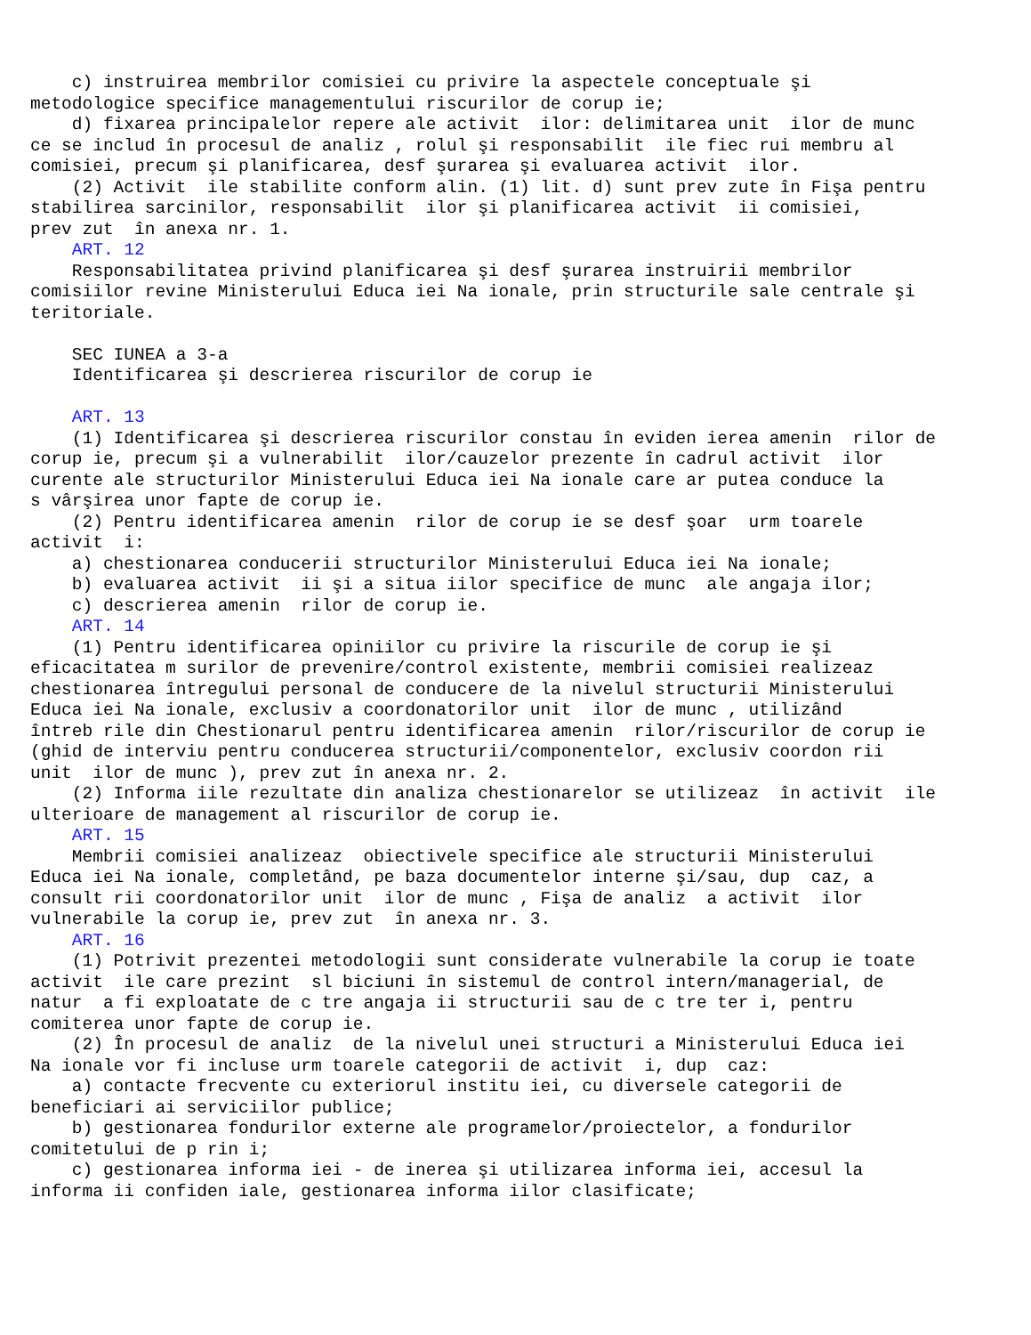c) instruirea membrilor comisiei cu privire la aspectele conceptuale şi
metodologice specifice managementului riscurilor de corup ie;
    d) fixarea principalelor repere ale activit  ilor: delimitarea unit  ilor de munc
ce se includ în procesul de analiz , rolul şi responsabilit  ile fiec rui membru al
comisiei, precum şi planificarea, desf şurarea şi evaluarea activit  ilor.
    (2) Activit  ile stabilite conform alin. (1) lit. d) sunt prev zute în Fişa pentru
stabilirea sarcinilor, responsabilit  ilor şi planificarea activit  ii comisiei,
prev zut  în anexa nr. 1.
    ART. 12
    Responsabilitatea privind planificarea şi desf şurarea instruirii membrilor
comisiilor revine Ministerului Educa iei Na ionale, prin structurile sale centrale şi
teritoriale.

    SEC IUNEA a 3-a
    Identificarea şi descrierea riscurilor de corup ie

    ART. 13
    (1) Identificarea şi descrierea riscurilor constau în eviden ierea amenin  rilor de
corup ie, precum şi a vulnerabilit  ilor/cauzelor prezente în cadrul activit  ilor
curente ale structurilor Ministerului Educa iei Na ionale care ar putea conduce la
s vârşirea unor fapte de corup ie.
    (2) Pentru identificarea amenin  rilor de corup ie se desf şoar  urm toarele
activit  i:
    a) chestionarea conducerii structurilor Ministerului Educa iei Na ionale;
    b) evaluarea activit  ii şi a situa iilor specifice de munc  ale angaja ilor;
    c) descrierea amenin  rilor de corup ie.
    ART. 14
    (1) Pentru identificarea opiniilor cu privire la riscurile de corup ie şi
eficacitatea m surilor de prevenire/control existente, membrii comisiei realizeaz
chestionarea întregului personal de conducere de la nivelul structurii Ministerului
Educa iei Na ionale, exclusiv a coordonatorilor unit  ilor de munc , utilizând
întreb rile din Chestionarul pentru identificarea amenin  rilor/riscurilor de corup ie
(ghid de interviu pentru conducerea structurii/componentelor, exclusiv coordon rii
unit  ilor de munc ), prev zut în anexa nr. 2.
    (2) Informa iile rezultate din analiza chestionarelor se utilizeaz  în activit  ile
ulterioare de management al riscurilor de corup ie.
    ART. 15
    Membrii comisiei analizeaz  obiectivele specifice ale structurii Ministerului
Educa iei Na ionale, completând, pe baza documentelor interne şi/sau, dup  caz, a
consult rii coordonatorilor unit  ilor de munc , Fişa de analiz  a activit  ilor
vulnerabile la corup ie, prev zut  în anexa nr. 3.
    ART. 16
    (1) Potrivit prezentei metodologii sunt considerate vulnerabile la corup ie toate
activit  ile care prezint  sl biciuni în sistemul de control intern/managerial, de
natur  a fi exploatate de c tre angaja ii structurii sau de c tre ter i, pentru
comiterea unor fapte de corup ie.
    (2) În procesul de analiz  de la nivelul unei structuri a Ministerului Educa iei
Na ionale vor fi incluse urm toarele categorii de activit  i, dup  caz:
    a) contacte frecvente cu exteriorul institu iei, cu diversele categorii de
beneficiari ai serviciilor publice;
    b) gestionarea fondurilor externe ale programelor/proiectelor, a fondurilor
comitetului de p rin i;
    c) gestionarea informa iei - de inerea şi utilizarea informa iei, accesul la
informa ii confiden iale, gestionarea informa iilor clasificate;